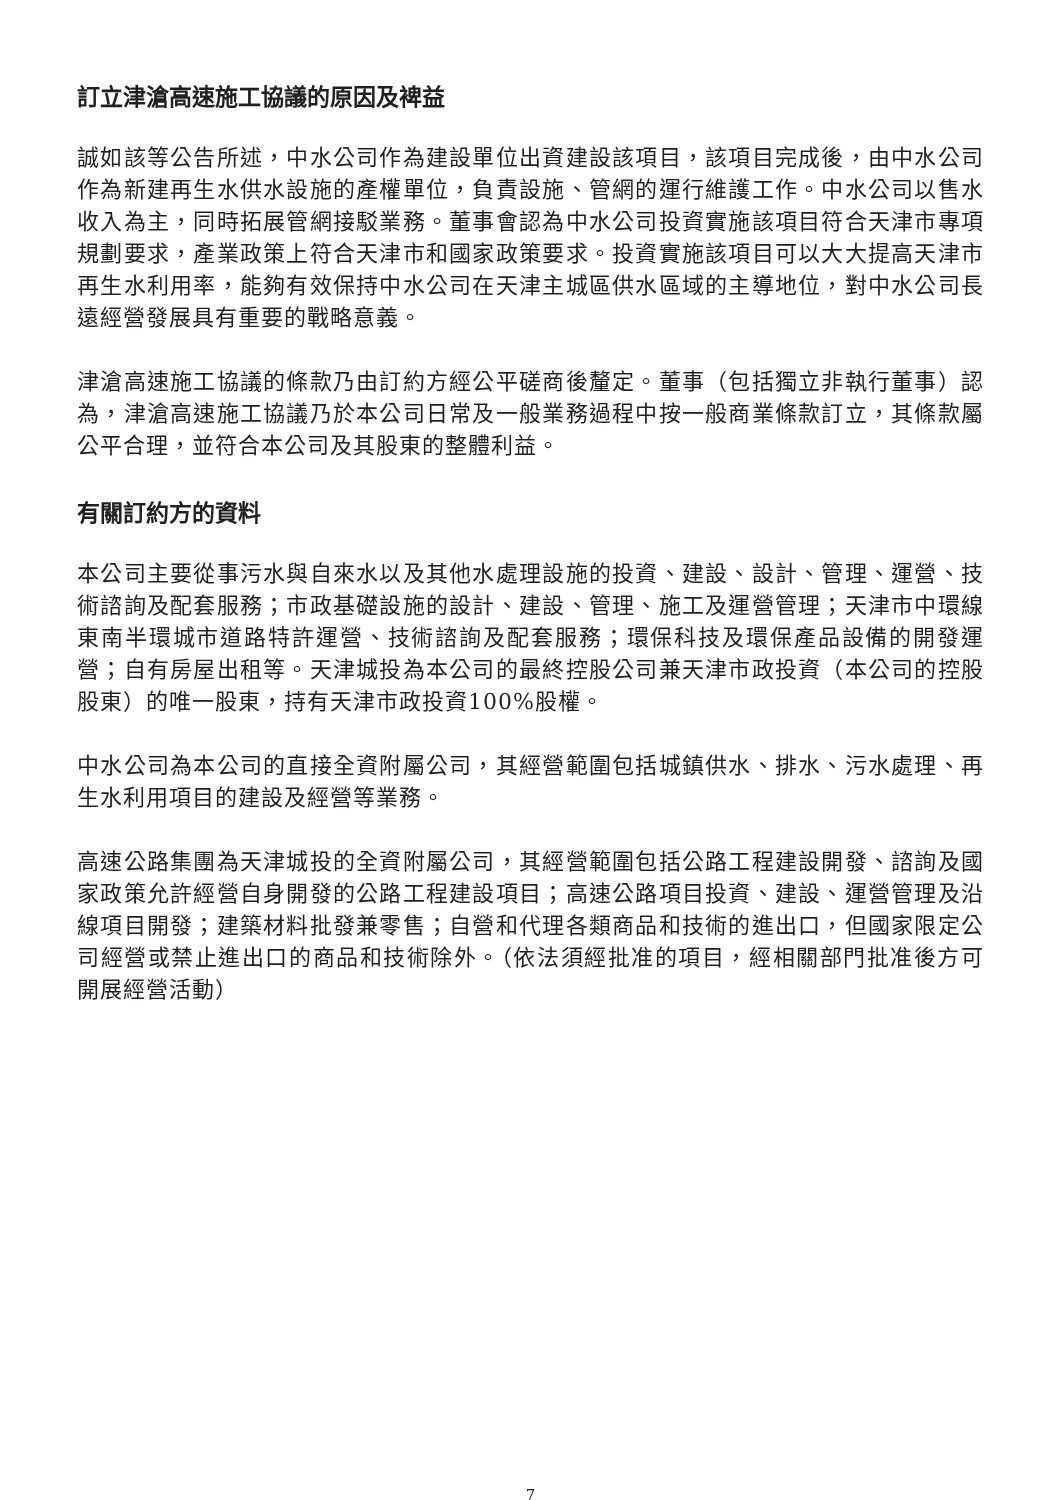訂立津滄高速施工協議的原因及裨益
誠如該等公告所述，中水公司作為建設單位出資建設該項目，該項目完成後，由中水公司作為新建再生水供水設施的產權單位，負責設施、管網的運行維護工作。中水公司以售水收入為主，同時拓展管網接駁業務。董事會認為中水公司投資實施該項目符合天津市專項規劃要求，產業政策上符合天津市和國家政策要求。投資實施該項目可以大大提高天津市再生水利用率，能夠有效保持中水公司在天津主城區供水區域的主導地位，對中水公司長遠經營發展具有重要的戰略意義。
津滄高速施工協議的條款乃由訂約方經公平磋商後釐定。董事（包括獨立非執行董事）認為，津滄高速施工協議乃於本公司日常及一般業務過程中按一般商業條款訂立，其條款屬公平合理，並符合本公司及其股東的整體利益。
有關訂約方的資料
本公司主要從事污水與自來水以及其他水處理設施的投資、建設、設計、管理、運營、技術諮詢及配套服務；市政基礎設施的設計、建設、管理、施工及運營管理；天津市中環線東南半環城市道路特許運營、技術諮詢及配套服務；環保科技及環保產品設備的開發運營；自有房屋出租等。天津城投為本公司的最終控股公司兼天津市政投資（本公司的控股股東）的唯一股東，持有天津市政投資100%股權。
中水公司為本公司的直接全資附屬公司，其經營範圍包括城鎮供水、排水、污水處理、再生水利用項目的建設及經營等業務。
高速公路集團為天津城投的全資附屬公司，其經營範圍包括公路工程建設開發、諮詢及國家政策允許經營自身開發的公路工程建設項目；高速公路項目投資、建設、運營管理及沿線項目開發；建築材料批發兼零售；自營和代理各類商品和技術的進出口，但國家限定公司經營或禁止進出口的商品和技術除外。（依法須經批准的項目，經相關部門批准後方可開展經營活動）
7